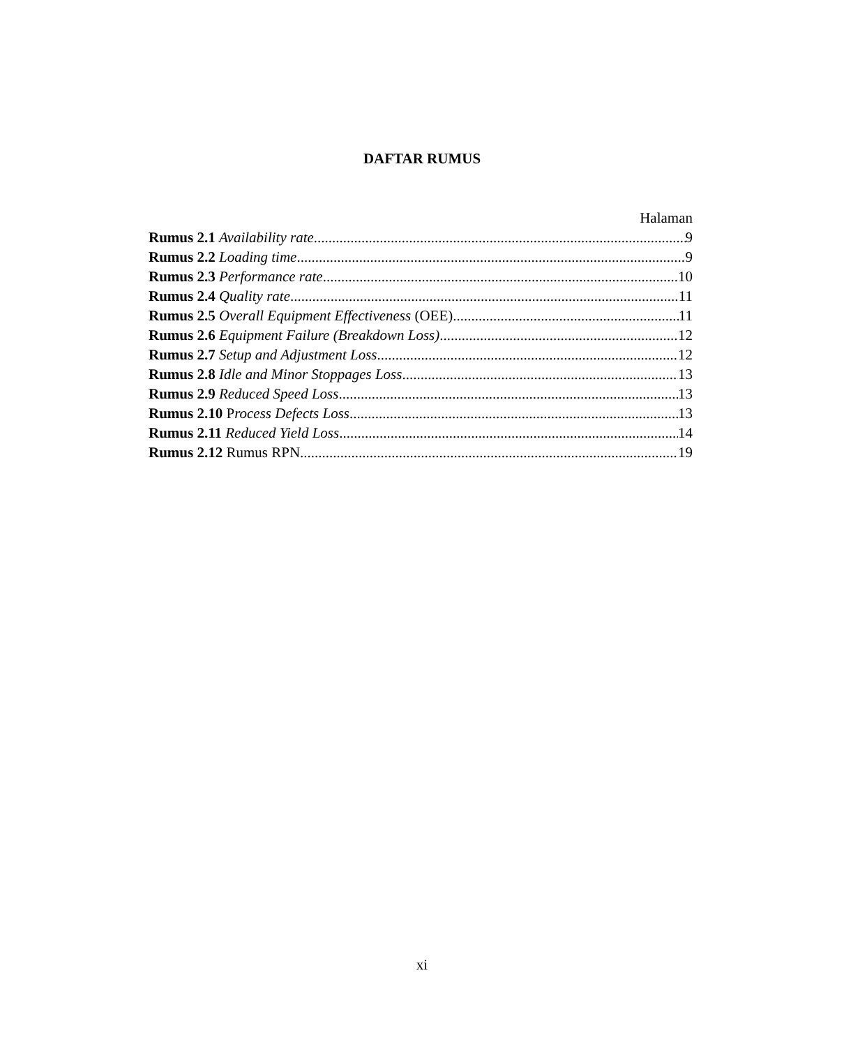DAFTAR RUMUS
Halaman
Rumus 2.1 Availability rate 9
Rumus 2.2 Loading time 9
Rumus 2.3 Performance rate 10
Rumus 2.4 Quality rate 11
Rumus 2.5 Overall Equipment Effectiveness (OEE) 11
Rumus 2.6 Equipment Failure (Breakdown Loss) 12
Rumus 2.7 Setup and Adjustment Loss 12
Rumus 2.8 Idle and Minor Stoppages Loss 13
Rumus 2.9 Reduced Speed Loss 13
Rumus 2.10 Process Defects Loss 13
Rumus 2.11 Reduced Yield Loss 14
Rumus 2.12 Rumus RPN 19
xi